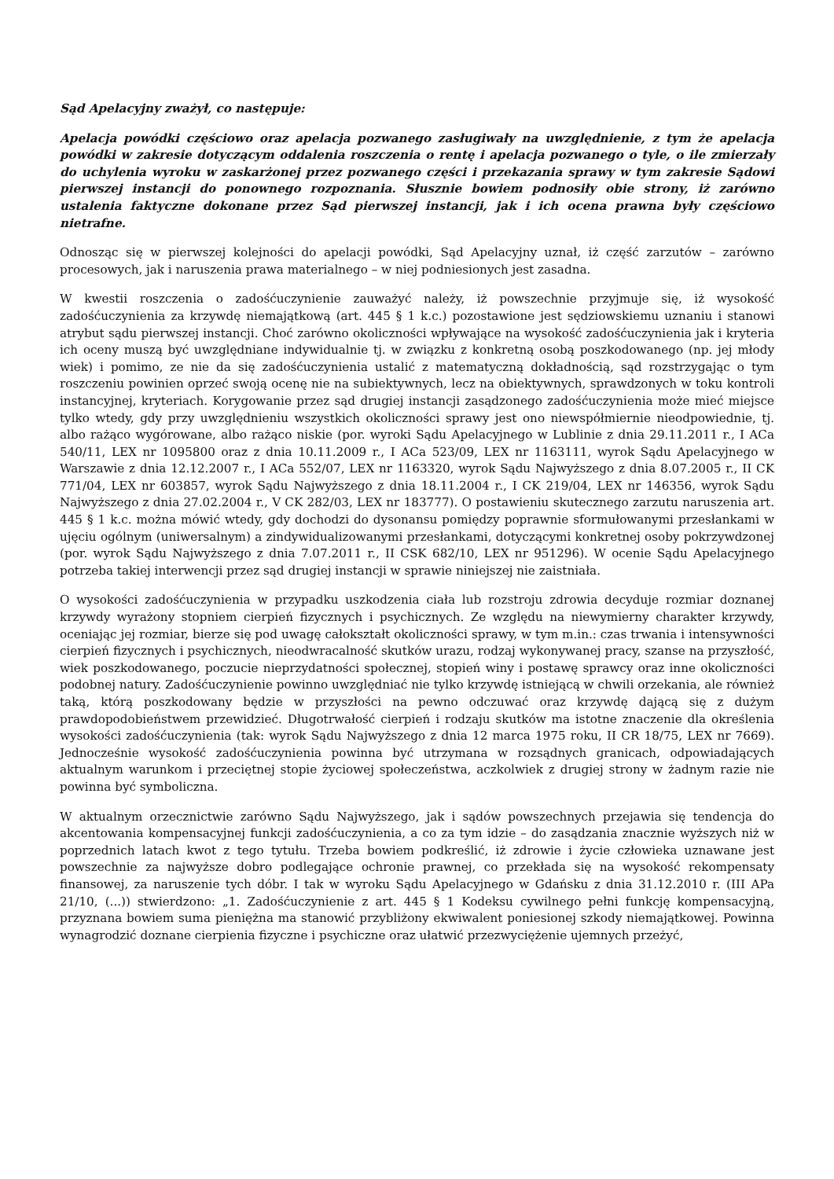Sąd Apelacyjny zważył, co następuje:
Apelacja powódki częściowo oraz apelacja pozwanego zasługiwały na uwzględnienie, z tym że apelacja powódki w zakresie dotyczącym oddalenia roszczenia o rentę i apelacja pozwanego o tyle, o ile zmierzały do uchylenia wyroku w zaskarżonej przez pozwanego części i przekazania sprawy w tym zakresie Sądowi pierwszej instancji do ponownego rozpoznania. Słusznie bowiem podnosiły obie strony, iż zarówno ustalenia faktyczne dokonane przez Sąd pierwszej instancji, jak i ich ocena prawna były częściowo nietrafne.
Odnosząc się w pierwszej kolejności do apelacji powódki, Sąd Apelacyjny uznał, iż część zarzutów – zarówno procesowych, jak i naruszenia prawa materialnego – w niej podniesionych jest zasadna.
W kwestii roszczenia o zadośćuczynienie zauważyć należy, iż powszechnie przyjmuje się, iż wysokość zadośćuczynienia za krzywdę niemajątkową (art. 445 § 1 k.c.) pozostawione jest sędziowskiemu uznaniu i stanowi atrybut sądu pierwszej instancji. Choć zarówno okoliczności wpływające na wysokość zadośćuczynienia jak i kryteria ich oceny muszą być uwzględniane indywidualnie tj. w związku z konkretną osobą poszkodowanego (np. jej młody wiek) i pomimo, ze nie da się zadośćuczynienia ustalić z matematyczną dokładnością, sąd rozstrzygając o tym roszczeniu powinien oprzeć swoją ocenę nie na subiektywnych, lecz na obiektywnych, sprawdzonych w toku kontroli instancyjnej, kryteriach. Korygowanie przez sąd drugiej instancji zasądzonego zadośćuczynienia może mieć miejsce tylko wtedy, gdy przy uwzględnieniu wszystkich okoliczności sprawy jest ono niewspółmiernie nieodpowiednie, tj. albo rażąco wygórowane, albo rażąco niskie (por. wyroki Sądu Apelacyjnego w Lublinie z dnia 29.11.2011 r., I ACa 540/11, LEX nr 1095800 oraz z dnia 10.11.2009 r., I ACa 523/09, LEX nr 1163111, wyrok Sądu Apelacyjnego w Warszawie z dnia 12.12.2007 r., I ACa 552/07, LEX nr 1163320, wyrok Sądu Najwyższego z dnia 8.07.2005 r., II CK 771/04, LEX nr 603857, wyrok Sądu Najwyższego z dnia 18.11.2004 r., I CK 219/04, LEX nr 146356, wyrok Sądu Najwyższego z dnia 27.02.2004 r., V CK 282/03, LEX nr 183777). O postawieniu skutecznego zarzutu naruszenia art. 445 § 1 k.c. można mówić wtedy, gdy dochodzi do dysonansu pomiędzy poprawnie sformułowanymi przesłankami w ujęciu ogólnym (uniwersalnym) a zindywidualizowanymi przesłankami, dotyczącymi konkretnej osoby pokrzywdzonej (por. wyrok Sądu Najwyższego z dnia 7.07.2011 r., II CSK 682/10, LEX nr 951296). W ocenie Sądu Apelacyjnego potrzeba takiej interwencji przez sąd drugiej instancji w sprawie niniejszej nie zaistniała.
O wysokości zadośćuczynienia w przypadku uszkodzenia ciała lub rozstroju zdrowia decyduje rozmiar doznanej krzywdy wyrażony stopniem cierpień fizycznych i psychicznych. Ze względu na niewymierny charakter krzywdy, oceniając jej rozmiar, bierze się pod uwagę całokształt okoliczności sprawy, w tym m.in.: czas trwania i intensywności cierpień fizycznych i psychicznych, nieodwracalność skutków urazu, rodzaj wykonywanej pracy, szanse na przyszłość, wiek poszkodowanego, poczucie nieprzydatności społecznej, stopień winy i postawę sprawcy oraz inne okoliczności podobnej natury. Zadośćuczynienie powinno uwzględniać nie tylko krzywdę istniejącą w chwili orzekania, ale również taką, którą poszkodowany będzie w przyszłości na pewno odczuwać oraz krzywdę dającą się z dużym prawdopodobieństwem przewidzieć. Długotrwałość cierpień i rodzaju skutków ma istotne znaczenie dla określenia wysokości zadośćuczynienia (tak: wyrok Sądu Najwyższego z dnia 12 marca 1975 roku, II CR 18/75, LEX nr 7669). Jednocześnie wysokość zadośćuczynienia powinna być utrzymana w rozsądnych granicach, odpowiadających aktualnym warunkom i przeciętnej stopie życiowej społeczeństwa, aczkolwiek z drugiej strony w żadnym razie nie powinna być symboliczna.
W aktualnym orzecznictwie zarówno Sądu Najwyższego, jak i sądów powszechnych przejawia się tendencja do akcentowania kompensacyjnej funkcji zadośćuczynienia, a co za tym idzie – do zasądzania znacznie wyższych niż w poprzednich latach kwot z tego tytułu. Trzeba bowiem podkreślić, iż zdrowie i życie człowieka uznawane jest powszechnie za najwyższe dobro podlegające ochronie prawnej, co przekłada się na wysokość rekompensaty finansowej, za naruszenie tych dóbr. I tak w wyroku Sądu Apelacyjnego w Gdańsku z dnia 31.12.2010 r. (III APa 21/10, (...)) stwierdzono: „1. Zadośćuczynienie z art. 445 § 1 Kodeksu cywilnego pełni funkcję kompensacyjną, przyznana bowiem suma pieniężna ma stanowić przybliżony ekwiwalent poniesionej szkody niemajątkowej. Powinna wynagrodzić doznane cierpienia fizyczne i psychiczne oraz ułatwić przezwyciężenie ujemnych przeżyć,